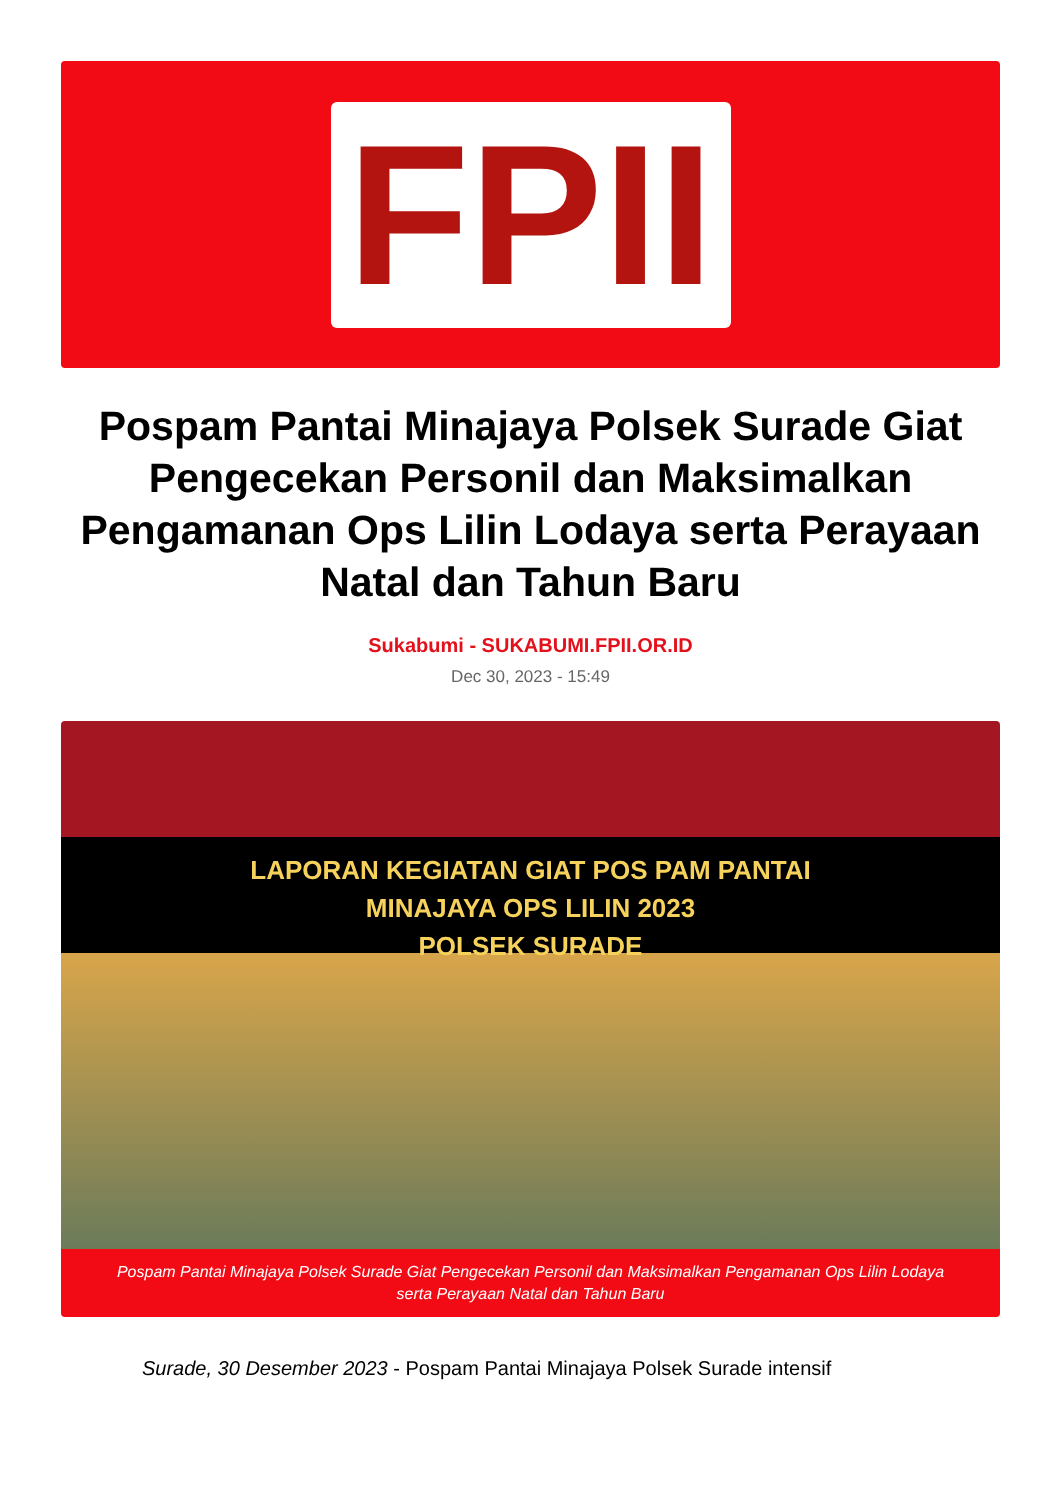FPII
Pospam Pantai Minajaya Polsek Surade Giat Pengecekan Personil dan Maksimalkan Pengamanan Ops Lilin Lodaya serta Perayaan Natal dan Tahun Baru
Sukabumi - SUKABUMI.FPII.OR.ID
Dec 30, 2023 - 15:49
LAPORAN KEGIATAN GIAT POS PAM PANTAI
MINAJAYA OPS LILIN 2023
POLSEK SURADE
Pospam Pantai Minajaya Polsek Surade Giat Pengecekan Personil dan Maksimalkan Pengamanan Ops Lilin Lodaya serta Perayaan Natal dan Tahun Baru
Surade, 30 Desember 2023 - Pospam Pantai Minajaya Polsek Surade intensif